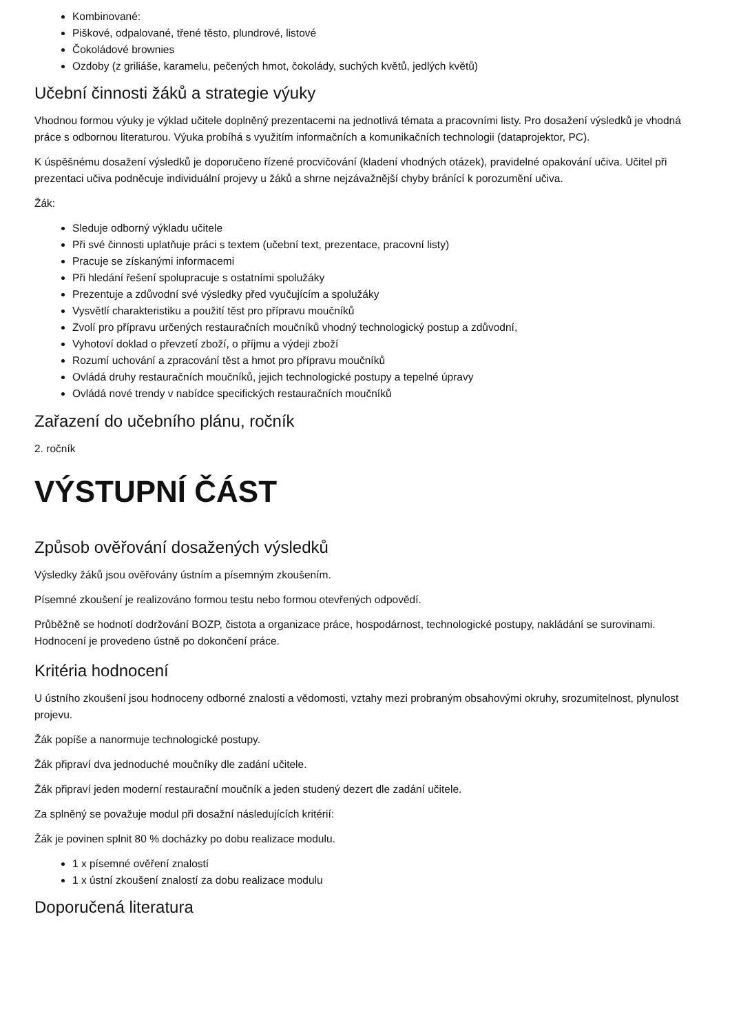Kombinované:
Piškové, odpalované, třené těsto, plundrové, listové
Čokoládové brownies
Ozdoby (z griliáše, karamelu, pečených hmot, čokolády, suchých květů, jedlých květů)
Učební činnosti žáků a strategie výuky
Vhodnou formou výuky je výklad učitele doplněný prezentacemi na jednotlivá témata a pracovními listy. Pro dosažení výsledků je vhodná práce s odbornou literaturou. Výuka probíhá s využitím informačních a komunikačních technologii (dataprojektor, PC).
K úspěšnému dosažení výsledků je doporučeno řízené procvičování (kladení vhodných otázek), pravidelné opakování učiva. Učitel při prezentaci učiva podněcuje individuální projevy u žáků a shrne nejzávažnější chyby bránící k porozumění učiva.
Žák:
Sleduje odborný výkladu učitele
Při své činnosti uplatňuje práci s textem (učební text, prezentace, pracovní listy)
Pracuje se získanými informacemi
Při hledání řešení spolupracuje s ostatními spolužáky
Prezentuje a zdůvodní své výsledky před vyučujícím a spolužáky
Vysvětlí charakteristiku a použití těst pro přípravu moučníků
Zvolí pro přípravu určených restauračních moučníků vhodný technologický postup a zdůvodní,
Vyhotoví doklad o převzetí zboží, o příjmu a výdeji zboží
Rozumí uchování a zpracování těst a hmot pro přípravu moučníků
Ovládá druhy restauračních moučníků, jejich technologické postupy a tepelné úpravy
Ovládá nové trendy v nabídce specifických restauračních moučníků
Zařazení do učebního plánu, ročník
2. ročník
VÝSTUPNÍ ČÁST
Způsob ověřování dosažených výsledků
Výsledky žáků jsou ověřovány ústním a písemným zkoušením.
Písemné zkoušení je realizováno formou testu nebo formou otevřených odpovědí.
Průběžně se hodnotí dodržování BOZP, čistota a organizace práce, hospodárnost, technologické postupy, nakládání se surovinami. Hodnocení je provedeno ústně po dokončení práce.
Kritéria hodnocení
U ústního zkoušení jsou hodnoceny odborné znalosti a vědomosti, vztahy mezi probraným obsahovými okruhy, srozumitelnost, plynulost projevu.
Žák popíše a nanormuje technologické postupy.
Žák připraví dva jednoduché moučníky dle zadání učitele.
Žák připraví jeden moderní restaurační moučník a jeden studený dezert dle zadání učitele.
Za splněný se považuje modul při dosažní následujících kritérií:
Žák je povinen splnit 80 % docházky po dobu realizace modulu.
1 x písemné ověření znalostí
1 x ústní zkoušení znalostí za dobu realizace modulu
Doporučená literatura